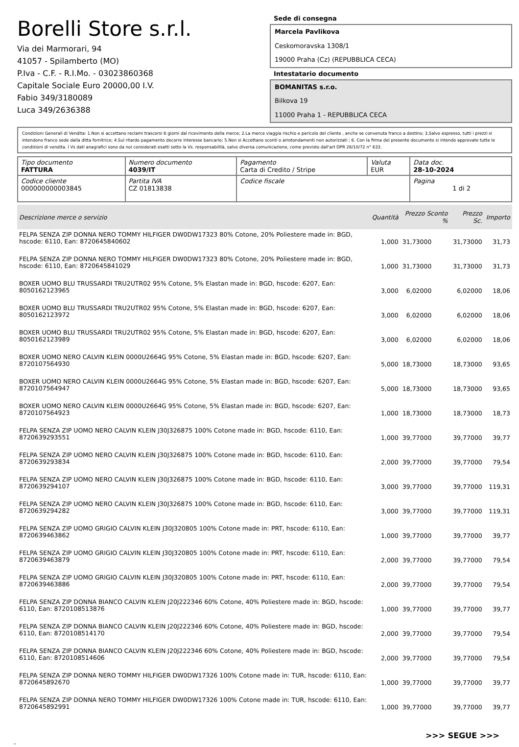Borelli Store s.r.l.
Via dei Marmorari, 94
41057 - Spilamberto (MO)
P.Iva - C.F. - R.I.Mo. - 03023860368
Capitale Sociale Euro 20000,00 I.V.
Fabio 349/3180089
Luca 349/2636388
Sede di consegna
Marcela Pavlikova
Ceskomoravska 1308/1
19000 Praha (Cz) (REPUBBLICA CECA)
Intestatario documento
BOMANITAS s.r.o.
Bilkova 19
11000 Praha 1 - REPUBBLICA CECA
Condizioni Generali di Vendita: 1.Non si accettano reclami trascorsi 8 giorni dal ricevimento della merce; 2.La merce viaggia rischio e pericolo del cliente , anche se convenuta franco a destino; 3.Salvo espresso, tutti i prezzi si intendono franco sede dalla ditta fornitrice; 4.Sul ritardo pagamento decorre interesse bancario; 5.Non si Accettano sconti o arrotondamenti non autorizzati ; 6. Con la firma del presente documento si intendo approvate tutte le condizioni di vendita. I Vs dati anagrafici sono da noi considerati esatti sotto la Vs. responsabilità, salvo diversa comunicazione, come previsto dall'art DPR 26/10/72 n° 633.
| Tipo documento FATTURA | Numero documento 4039/IT | Pagamento Carta di Credito / Stripe | Valuta EUR | Data doc. 28-10-2024 |
| Codice cliente 000000000003845 | Partita IVA CZ 01813838 | Codice fiscale | | Pagina 1 di 2 |
| Descrizione merce o servizio | Quantità | Prezzo Sconto % | Prezzo Sc. | Importo |
| --- | --- | --- | --- | --- |
| FELPA SENZA ZIP DONNA NERO TOMMY HILFIGER DW0DW17323 80% Cotone, 20% Poliestere made in: BGD, hscode: 6110, Ean: 8720645840602 | 1,000 | 31,73000 | 31,73000 | 31,73 |
| FELPA SENZA ZIP DONNA NERO TOMMY HILFIGER DW0DW17323 80% Cotone, 20% Poliestere made in: BGD, hscode: 6110, Ean: 8720645841029 | 1,000 | 31,73000 | 31,73000 | 31,73 |
| BOXER UOMO BLU TRUSSARDI TRU2UTR02 95% Cotone, 5% Elastan made in: BGD, hscode: 6207, Ean: 8050162123965 | 3,000 | 6,02000 | 6,02000 | 18,06 |
| BOXER UOMO BLU TRUSSARDI TRU2UTR02 95% Cotone, 5% Elastan made in: BGD, hscode: 6207, Ean: 8050162123972 | 3,000 | 6,02000 | 6,02000 | 18,06 |
| BOXER UOMO BLU TRUSSARDI TRU2UTR02 95% Cotone, 5% Elastan made in: BGD, hscode: 6207, Ean: 8050162123989 | 3,000 | 6,02000 | 6,02000 | 18,06 |
| BOXER UOMO NERO CALVIN KLEIN 0000U2664G 95% Cotone, 5% Elastan made in: BGD, hscode: 6207, Ean: 8720107564930 | 5,000 | 18,73000 | 18,73000 | 93,65 |
| BOXER UOMO NERO CALVIN KLEIN 0000U2664G 95% Cotone, 5% Elastan made in: BGD, hscode: 6207, Ean: 8720107564947 | 5,000 | 18,73000 | 18,73000 | 93,65 |
| BOXER UOMO NERO CALVIN KLEIN 0000U2664G 95% Cotone, 5% Elastan made in: BGD, hscode: 6207, Ean: 8720107564923 | 1,000 | 18,73000 | 18,73000 | 18,73 |
| FELPA SENZA ZIP UOMO NERO CALVIN KLEIN J30J326875 100% Cotone made in: BGD, hscode: 6110, Ean: 8720639293551 | 1,000 | 39,77000 | 39,77000 | 39,77 |
| FELPA SENZA ZIP UOMO NERO CALVIN KLEIN J30J326875 100% Cotone made in: BGD, hscode: 6110, Ean: 8720639293834 | 2,000 | 39,77000 | 39,77000 | 79,54 |
| FELPA SENZA ZIP UOMO NERO CALVIN KLEIN J30J326875 100% Cotone made in: BGD, hscode: 6110, Ean: 8720639294107 | 3,000 | 39,77000 | 39,77000 | 119,31 |
| FELPA SENZA ZIP UOMO NERO CALVIN KLEIN J30J326875 100% Cotone made in: BGD, hscode: 6110, Ean: 8720639294282 | 3,000 | 39,77000 | 39,77000 | 119,31 |
| FELPA SENZA ZIP UOMO GRIGIO CALVIN KLEIN J30J320805 100% Cotone made in: PRT, hscode: 6110, Ean: 8720639463862 | 1,000 | 39,77000 | 39,77000 | 39,77 |
| FELPA SENZA ZIP UOMO GRIGIO CALVIN KLEIN J30J320805 100% Cotone made in: PRT, hscode: 6110, Ean: 8720639463879 | 2,000 | 39,77000 | 39,77000 | 79,54 |
| FELPA SENZA ZIP UOMO GRIGIO CALVIN KLEIN J30J320805 100% Cotone made in: PRT, hscode: 6110, Ean: 8720639463886 | 2,000 | 39,77000 | 39,77000 | 79,54 |
| FELPA SENZA ZIP DONNA BIANCO CALVIN KLEIN J20J222346 60% Cotone, 40% Poliestere made in: BGD, hscode: 6110, Ean: 8720108513876 | 1,000 | 39,77000 | 39,77000 | 39,77 |
| FELPA SENZA ZIP DONNA BIANCO CALVIN KLEIN J20J222346 60% Cotone, 40% Poliestere made in: BGD, hscode: 6110, Ean: 8720108514170 | 2,000 | 39,77000 | 39,77000 | 79,54 |
| FELPA SENZA ZIP DONNA BIANCO CALVIN KLEIN J20J222346 60% Cotone, 40% Poliestere made in: BGD, hscode: 6110, Ean: 8720108514606 | 2,000 | 39,77000 | 39,77000 | 79,54 |
| FELPA SENZA ZIP DONNA NERO TOMMY HILFIGER DW0DW17326 100% Cotone made in: TUR, hscode: 6110, Ean: 8720645892670 | 1,000 | 39,77000 | 39,77000 | 39,77 |
| FELPA SENZA ZIP DONNA NERO TOMMY HILFIGER DW0DW17326 100% Cotone made in: TUR, hscode: 6110, Ean: 8720645892991 | 1,000 | 39,77000 | 39,77000 | 39,77 |
>>> SEGUE >>>
-